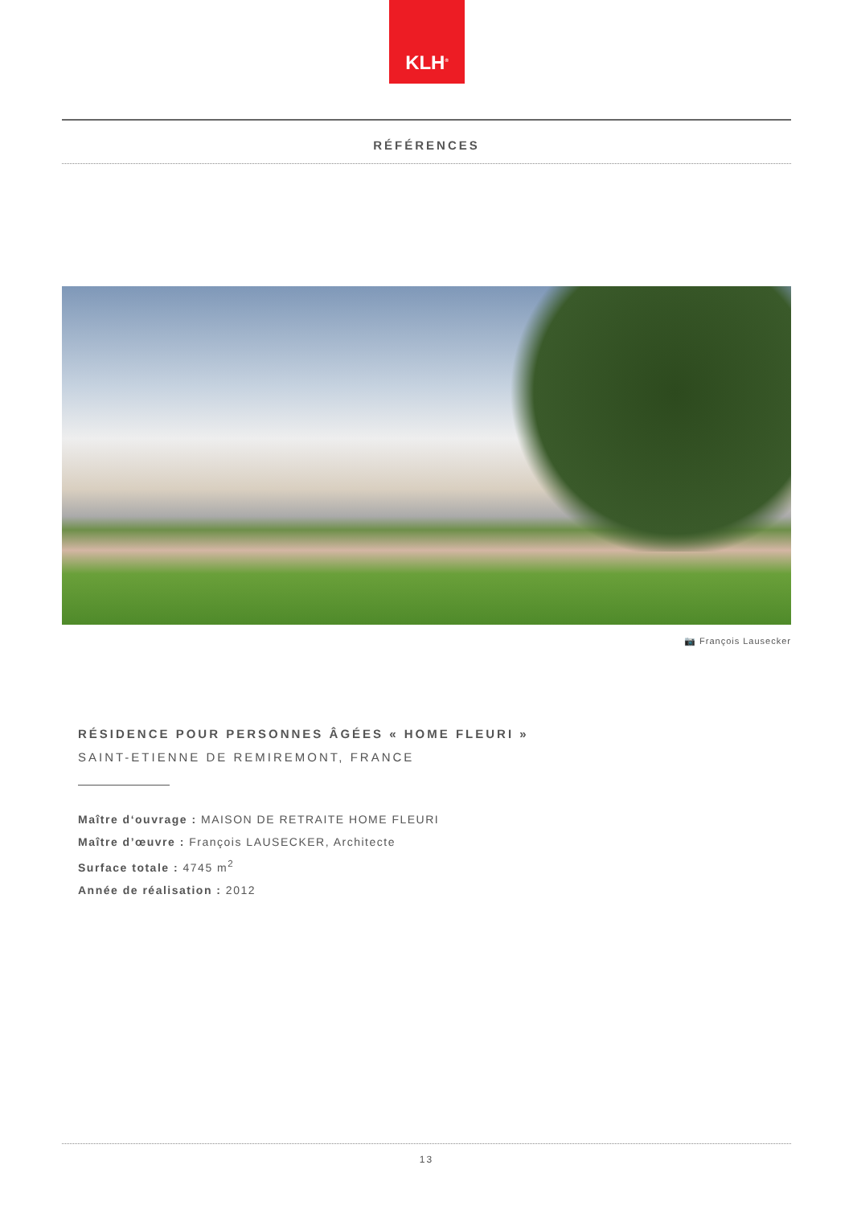KLH<sup>®</sup>
RÉFÉRENCES
📷 François Lausecker
RÉSIDENCE POUR PERSONNES ÂGÉES « HOME FLEURI »
SAINT-ETIENNE DE REMIREMONT, FRANCE
Maître d‘ouvrage : MAISON DE RETRAITE HOME FLEURI
Maître d’œuvre : François LAUSECKER, Architecte
Surface totale : 4745 m<sup>2</sup>
Année de réalisation : 2012
13